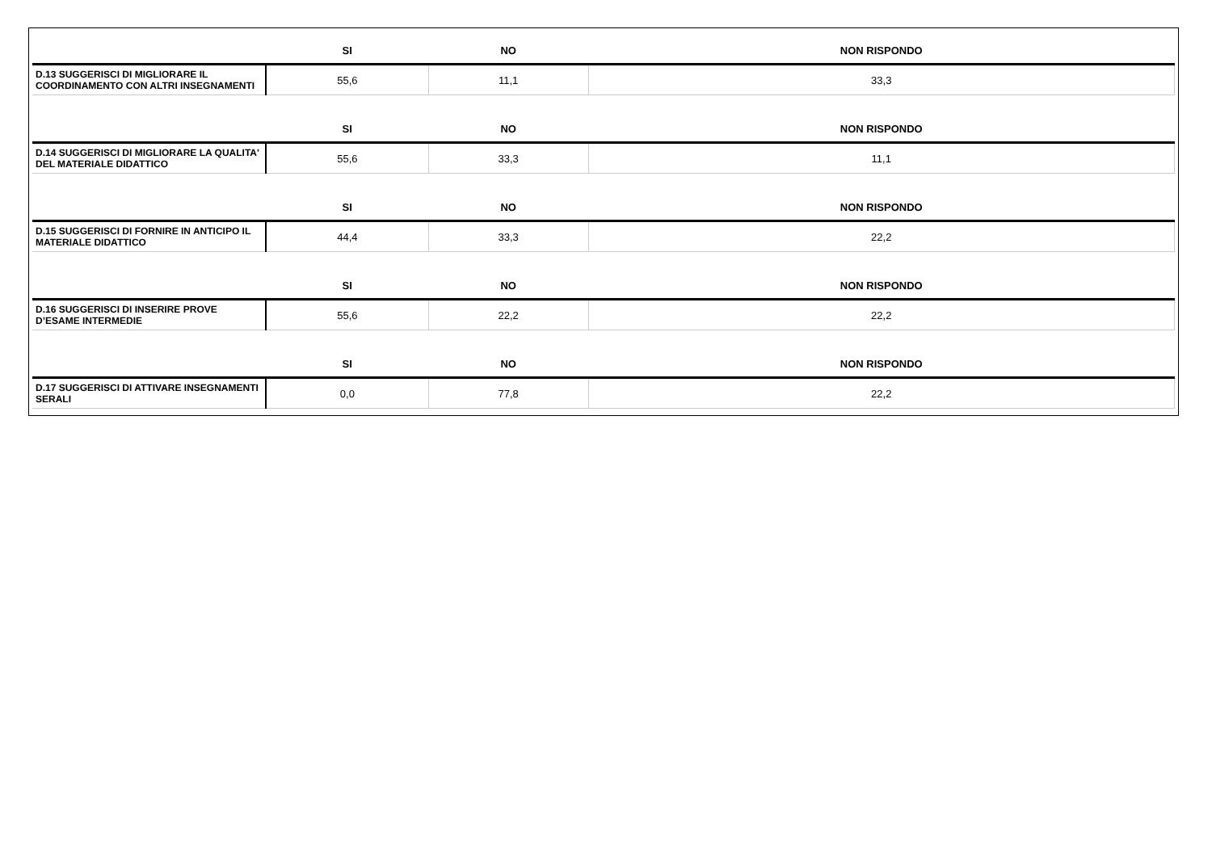| | SI | NO | NON RISPONDO |
| --- | --- | --- | --- |
| D.13 SUGGERISCI DI MIGLIORARE IL COORDINAMENTO CON ALTRI INSEGNAMENTI | 55,6 | 11,1 | 33,3 |
| | SI | NO | NON RISPONDO |
| D.14 SUGGERISCI DI MIGLIORARE LA QUALITA' DEL MATERIALE DIDATTICO | 55,6 | 33,3 | 11,1 |
| | SI | NO | NON RISPONDO |
| D.15 SUGGERISCI DI FORNIRE IN ANTICIPO IL MATERIALE DIDATTICO | 44,4 | 33,3 | 22,2 |
| | SI | NO | NON RISPONDO |
| D.16 SUGGERISCI DI INSERIRE PROVE D’ESAME INTERMEDIE | 55,6 | 22,2 | 22,2 |
| | SI | NO | NON RISPONDO |
| D.17 SUGGERISCI DI ATTIVARE INSEGNAMENTI SERALI | 0,0 | 77,8 | 22,2 |